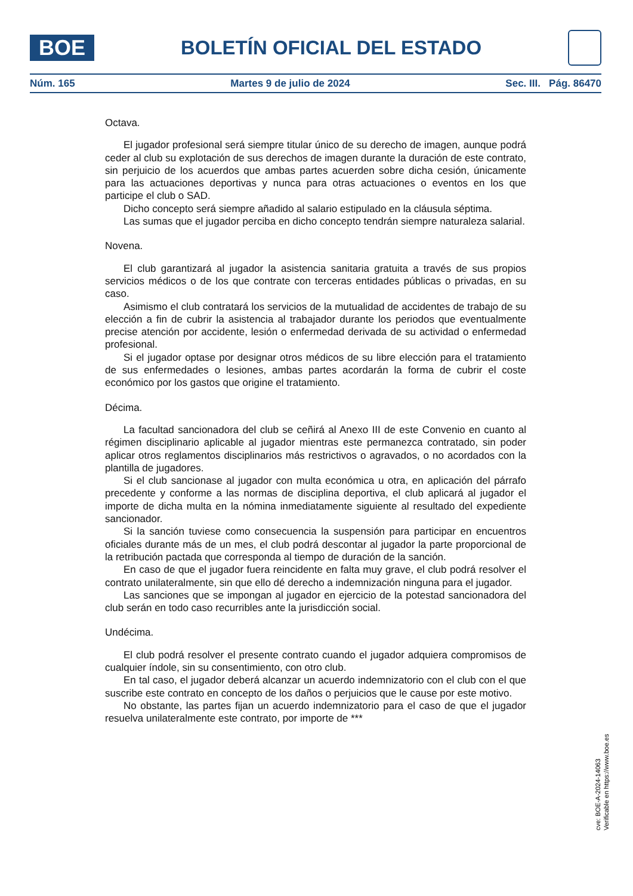BOE
BOLETÍN OFICIAL DEL ESTADO
Núm. 165 Martes 9 de julio de 2024 Sec. III. Pág. 86470
Octava.
El jugador profesional será siempre titular único de su derecho de imagen, aunque podrá ceder al club su explotación de sus derechos de imagen durante la duración de este contrato, sin perjuicio de los acuerdos que ambas partes acuerden sobre dicha cesión, únicamente para las actuaciones deportivas y nunca para otras actuaciones o eventos en los que participe el club o SAD.
Dicho concepto será siempre añadido al salario estipulado en la cláusula séptima.
Las sumas que el jugador perciba en dicho concepto tendrán siempre naturaleza salarial.
Novena.
El club garantizará al jugador la asistencia sanitaria gratuita a través de sus propios servicios médicos o de los que contrate con terceras entidades públicas o privadas, en su caso.
Asimismo el club contratará los servicios de la mutualidad de accidentes de trabajo de su elección a fin de cubrir la asistencia al trabajador durante los periodos que eventualmente precise atención por accidente, lesión o enfermedad derivada de su actividad o enfermedad profesional.
Si el jugador optase por designar otros médicos de su libre elección para el tratamiento de sus enfermedades o lesiones, ambas partes acordarán la forma de cubrir el coste económico por los gastos que origine el tratamiento.
Décima.
La facultad sancionadora del club se ceñirá al Anexo III de este Convenio en cuanto al régimen disciplinario aplicable al jugador mientras este permanezca contratado, sin poder aplicar otros reglamentos disciplinarios más restrictivos o agravados, o no acordados con la plantilla de jugadores.
Si el club sancionase al jugador con multa económica u otra, en aplicación del párrafo precedente y conforme a las normas de disciplina deportiva, el club aplicará al jugador el importe de dicha multa en la nómina inmediatamente siguiente al resultado del expediente sancionador.
Si la sanción tuviese como consecuencia la suspensión para participar en encuentros oficiales durante más de un mes, el club podrá descontar al jugador la parte proporcional de la retribución pactada que corresponda al tiempo de duración de la sanción.
En caso de que el jugador fuera reincidente en falta muy grave, el club podrá resolver el contrato unilateralmente, sin que ello dé derecho a indemnización ninguna para el jugador.
Las sanciones que se impongan al jugador en ejercicio de la potestad sancionadora del club serán en todo caso recurribles ante la jurisdicción social.
Undécima.
El club podrá resolver el presente contrato cuando el jugador adquiera compromisos de cualquier índole, sin su consentimiento, con otro club.
En tal caso, el jugador deberá alcanzar un acuerdo indemnizatorio con el club con el que suscribe este contrato en concepto de los daños o perjuicios que le cause por este motivo.
No obstante, las partes fijan un acuerdo indemnizatorio para el caso de que el jugador resuelva unilateralmente este contrato, por importe de ***
cve: BOE-A-2024-14063
Verificable en https://www.boe.es